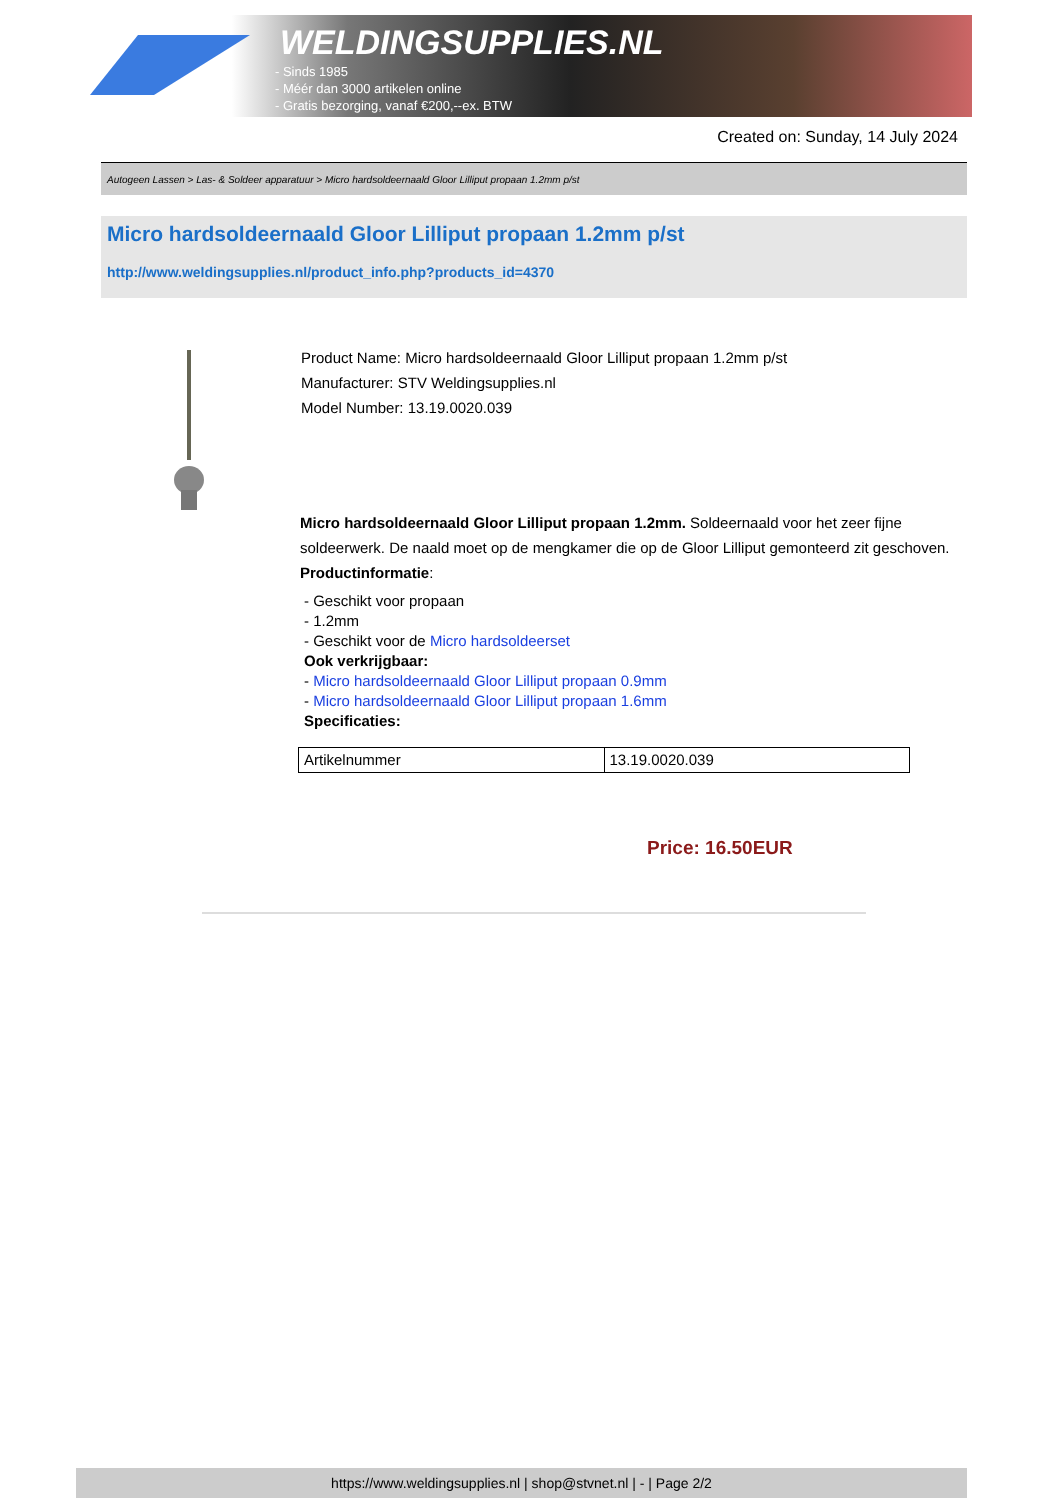WELDINGSUPPLIES.NL
- Sinds 1985
- Méér dan 3000 artikelen online
- Gratis bezorging, vanaf €200,--ex. BTW
Created on: Sunday, 14 July 2024
Autogeen Lassen > Las- & Soldeer apparatuur > Micro hardsoldeernaald Gloor Lilliput propaan 1.2mm p/st
Micro hardsoldeernaald Gloor Lilliput propaan 1.2mm p/st
http://www.weldingsupplies.nl/product_info.php?products_id=4370
Product Name: Micro hardsoldeernaald Gloor Lilliput propaan 1.2mm p/st
Manufacturer: STV Weldingsupplies.nl
Model Number: 13.19.0020.039
Micro hardsoldeernaald Gloor Lilliput propaan 1.2mm. Soldeernaald voor het zeer fijne soldeerwerk. De naald moet op de mengkamer die op de Gloor Lilliput gemonteerd zit geschoven.
Productinformatie:
- Geschikt voor propaan
- 1.2mm
- Geschikt voor de Micro hardsoldeerset
Ook verkrijgbaar:
- Micro hardsoldeernaald Gloor Lilliput propaan 0.9mm
- Micro hardsoldeernaald Gloor Lilliput propaan 1.6mm
Specificaties:
| Artikelnummer | 13.19.0020.039 |
Price: 16.50EUR
https://www.weldingsupplies.nl | shop@stvnet.nl | - | Page 2/2